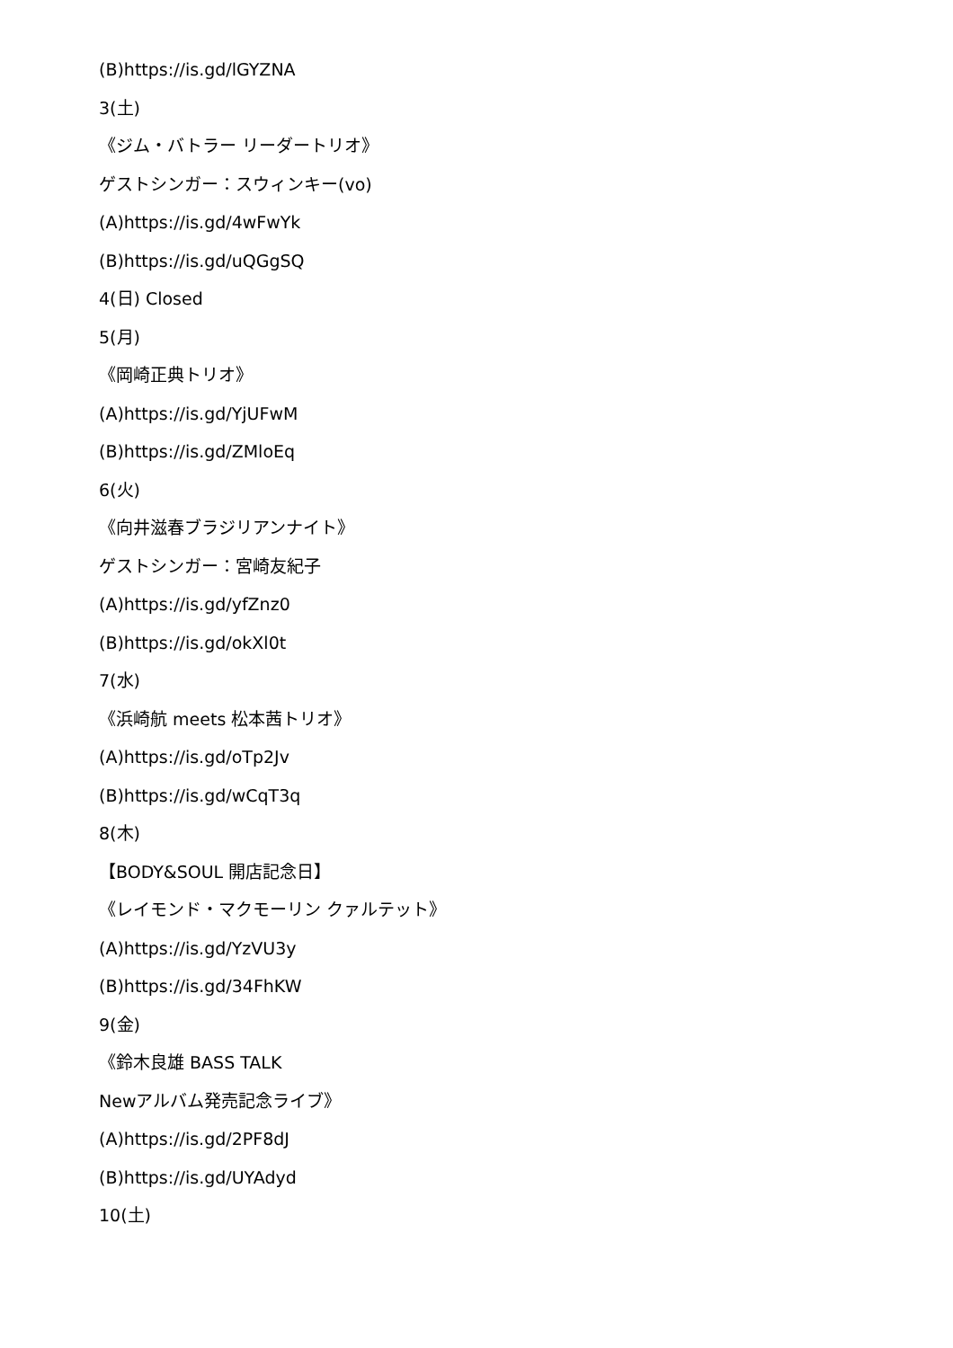(B)https://is.gd/lGYZNA
3(土)
《ジム・バトラー リーダートリオ》
ゲストシンガー：スウィンキー(vo)
(A)https://is.gd/4wFwYk
(B)https://is.gd/uQGgSQ
4(日) Closed
5(月)
《岡崎正典トリオ》
(A)https://is.gd/YjUFwM
(B)https://is.gd/ZMloEq
6(火)
《向井滋春ブラジリアンナイト》
ゲストシンガー：宮崎友紀子
(A)https://is.gd/yfZnz0
(B)https://is.gd/okXl0t
7(水)
《浜崎航 meets 松本茜トリオ》
(A)https://is.gd/oTp2Jv
(B)https://is.gd/wCqT3q
8(木)
【BODY&SOUL 開店記念日】
《レイモンド・マクモーリン クァルテット》
(A)https://is.gd/YzVU3y
(B)https://is.gd/34FhKW
9(金)
《鈴木良雄 BASS TALK
Newアルバム発売記念ライブ》
(A)https://is.gd/2PF8dJ
(B)https://is.gd/UYAdyd
10(土)